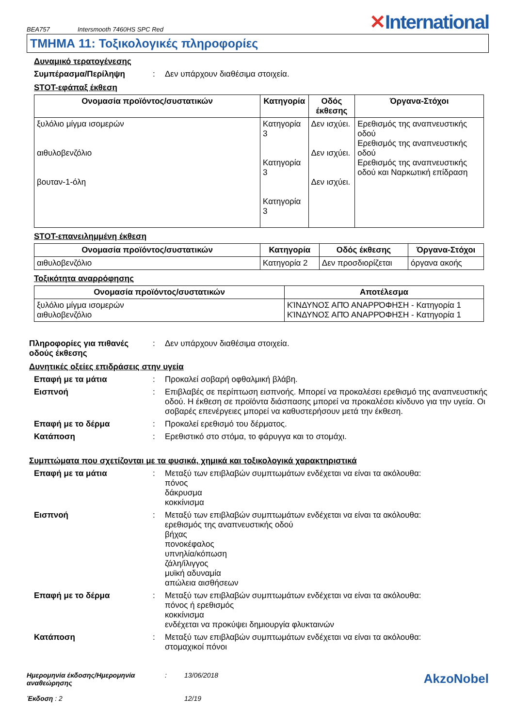BEA757
Intersmooth 7460HS SPC Red
✕International
ΤΜΗΜΑ 11: Τοξικολογικές πληροφορίες
Δυναμικό τερατογένεσης
Συμπέρασμα/Περίληψη : Δεν υπάρχουν διαθέσιμα στοιχεία.
STOT-εφάπαξ έκθεση
| Ονομασία προϊόντος/συστατικών | Κατηγορία | Οδός έκθεσης | Όργανα-Στόχοι |
| --- | --- | --- | --- |
| ξυλόλιο μίγμα ισομερών αιθυλοβενζόλιο βουταν-1-όλη | Κατηγορία 3 Κατηγορία 3 Κατηγορία 3 | Δεν ισχύει. Δεν ισχύει. Δεν ισχύει. | Ερεθισμός της αναπνευστικής οδού Ερεθισμός της αναπνευστικής οδού Ερεθισμός της αναπνευστικής οδού και Ναρκωτική επίδραση |
STOT-επανειλημμένη έκθεση
| Ονομασία προϊόντος/συστατικών | Κατηγορία | Οδός έκθεσης | Όργανα-Στόχοι |
| --- | --- | --- | --- |
| αιθυλοβενζόλιο | Κατηγορία 2 | Δεν προσδιορίζεται | όργανα ακοής |
Τοξικότητα αναρρόφησης
| Ονομασία προϊόντος/συστατικών | Αποτέλεσμα |
| --- | --- |
| ξυλόλιο μίγμα ισομερών αιθυλοβενζόλιο | ΚΊΝΔΥΝΟΣ ΑΠΌ ΑΝΑΡΡΌΦΗΣΗ - Κατηγορία 1 ΚΊΝΔΥΝΟΣ ΑΠΌ ΑΝΑΡΡΌΦΗΣΗ - Κατηγορία 1 |
Πληροφορίες για πιθανές οδούς έκθεσης
: Δεν υπάρχουν διαθέσιμα στοιχεία.
Δυνητικές οξείες επιδράσεις στην υγεία
Επαφή με τα μάτια : Προκαλεί σοβαρή οφθαλμική βλάβη.
Εισπνοή : Επιβλαβές σε περίπτωση εισπνοής. Μπορεί να προκαλέσει ερεθισμό της αναπνευστικής οδού. Η έκθεση σε προϊόντα διάσπασης μπορεί να προκαλέσει κίνδυνο για την υγεία. Οι σοβαρές επενέργειες μπορεί να καθυστερήσουν μετά την έκθεση.
Επαφή με το δέρμα : Προκαλεί ερεθισμό του δέρματος.
Κατάποση : Ερεθιστικό στο στόμα, το φάρυγγα και το στομάχι.
Συμπτώματα που σχετίζονται με τα φυσικά, χημικά και τοξικολογικά χαρακτηριστικά
Επαφή με τα μάτια : Μεταξύ των επιβλαβών συμπτωμάτων ενδέχεται να είναι τα ακόλουθα:
πόνος
δάκρυσμα
κοκκίνισμα
Εισπνοή : Μεταξύ των επιβλαβών συμπτωμάτων ενδέχεται να είναι τα ακόλουθα:
ερεθισμός της αναπνευστικής οδού
βήχας
πονοκέφαλος
υπνηλία/κόπωση
ζάλη/ίλιγγος
μυϊκή αδυναμία
απώλεια αισθήσεων
Επαφή με το δέρμα : Μεταξύ των επιβλαβών συμπτωμάτων ενδέχεται να είναι τα ακόλουθα:
πόνος ή ερεθισμός
κοκκίνισμα
ενδέχεται να προκύψει δημιουργία φλυκταινών
Κατάποση : Μεταξύ των επιβλαβών συμπτωμάτων ενδέχεται να είναι τα ακόλουθα:
στομαχικοί πόνοι
Ημερομηνία έκδοσης/Ημερομηνία αναθεώρησης
Έκδοση : 2
: 13/06/2018
12/19
AkzoNobel